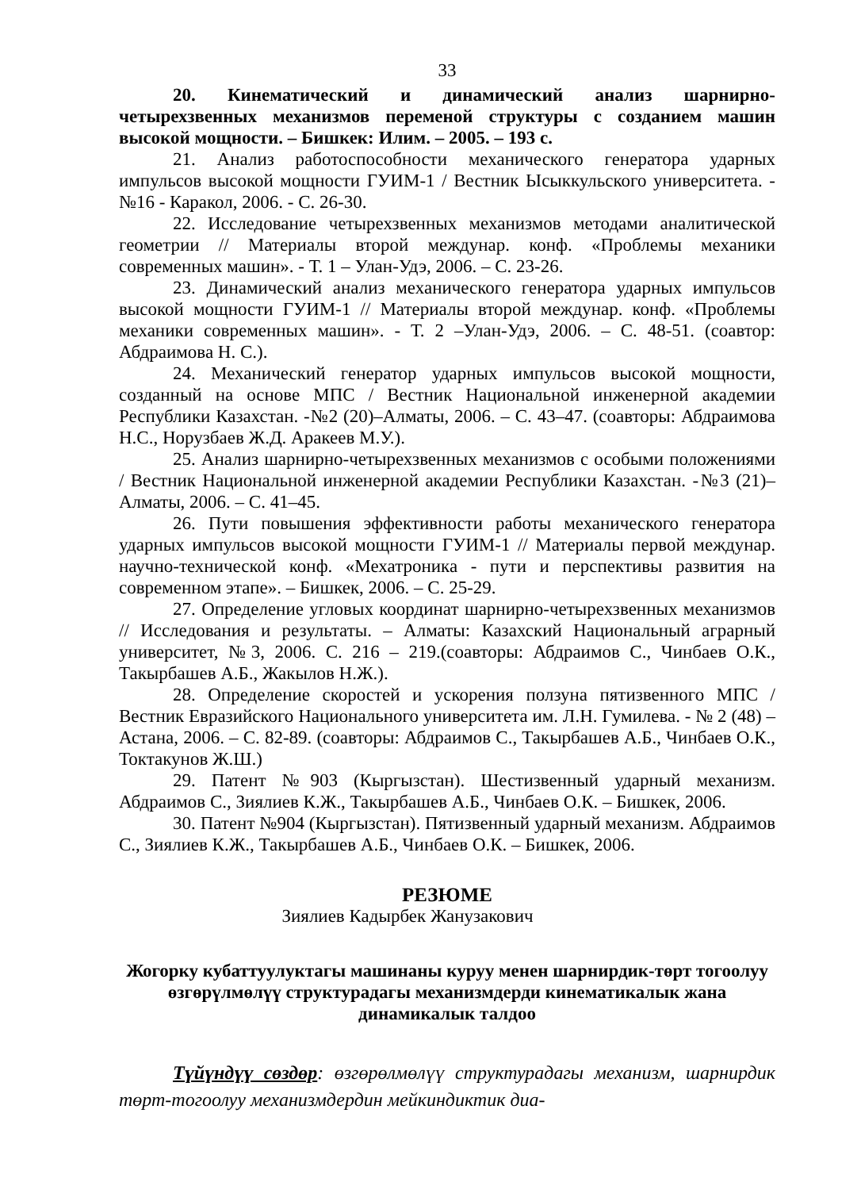33
20. Кинематический и динамический анализ шарнирно-четырехзвенных механизмов переменой структуры с созданием машин высокой мощности. – Бишкек: Илим. – 2005. – 193 с.
21. Анализ работоспособности механического генератора ударных импульсов высокой мощности ГУИМ-1 / Вестник Ысыккульского университета. - №16 - Каракол, 2006. - С. 26-30.
22. Исследование четырехзвенных механизмов методами аналитической геометрии // Материалы второй междунар. конф. «Проблемы механики современных машин». - Т. 1 – Улан-Удэ, 2006. – С. 23-26.
23. Динамический анализ механического генератора ударных импульсов высокой мощности ГУИМ-1 // Материалы второй междунар. конф. «Проблемы механики современных машин». - Т. 2 –Улан-Удэ, 2006. – С. 48-51. (соавтор: Абдраимова Н. С.).
24. Механический генератор ударных импульсов высокой мощности, созданный на основе МПС / Вестник Национальной инженерной академии Республики Казахстан. -№2 (20)–Алматы, 2006. – С. 43–47. (соавторы: Абдраимова Н.С., Норузбаев Ж.Д. Аракеев М.У.).
25. Анализ шарнирно-четырехзвенных механизмов с особыми положениями / Вестник Национальной инженерной академии Республики Казахстан. -№3 (21)–Алматы, 2006. – С. 41–45.
26. Пути повышения эффективности работы механического генератора ударных импульсов высокой мощности ГУИМ-1 // Материалы первой междунар. научно-технической конф. «Мехатроника - пути и перспективы развития на современном этапе». – Бишкек, 2006. – С. 25-29.
27. Определение угловых координат шарнирно-четырехзвенных механизмов // Исследования и результаты. – Алматы: Казахский Национальный аграрный университет, №3, 2006. С. 216 – 219.(соавторы: Абдраимов С., Чинбаев О.К., Такырбашев А.Б., Жакылов Н.Ж.).
28. Определение скоростей и ускорения ползуна пятизвенного МПС / Вестник Евразийского Национального университета им. Л.Н. Гумилева. - № 2 (48) – Астана, 2006. – С. 82-89. (соавторы: Абдраимов С., Такырбашев А.Б., Чинбаев О.К., Токтакунов Ж.Ш.)
29. Патент №903 (Кыргызстан). Шестизвенный ударный механизм. Абдраимов С., Зиялиев К.Ж., Такырбашев А.Б., Чинбаев О.К. – Бишкек, 2006.
30. Патент №904 (Кыргызстан). Пятизвенный ударный механизм. Абдраимов С., Зиялиев К.Ж., Такырбашев А.Б., Чинбаев О.К. – Бишкек, 2006.
РЕЗЮМЕ
Зиялиев Кадырбек Жанузакович
Жогорку кубаттуулуктагы машинаны куруу менен шарнирдик-төрт тогоолуу өзгөрүлмөлүү структурадагы механизмдерди кинематикалык жана динамикалык талдоо
Түйүндүү сөздөр: өзгөрөлмөлүү структурадагы механизм, шарнирдик төрт-тогоолуу механизмдердин мейкиндиктик диа-